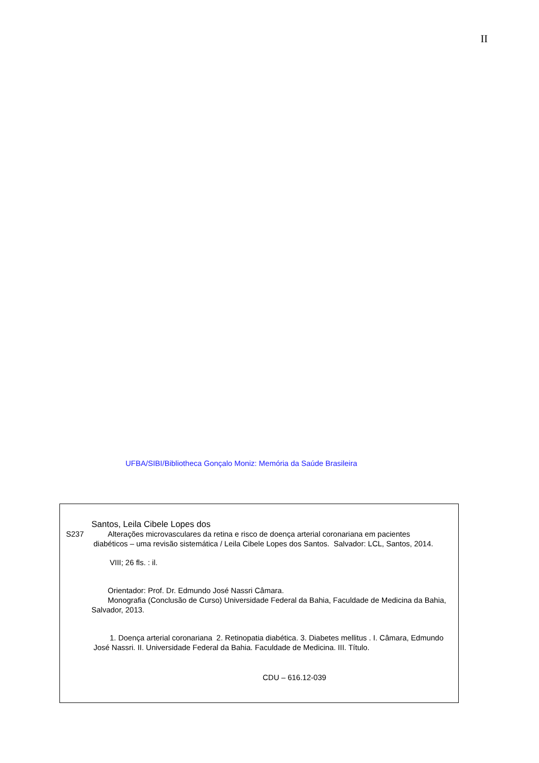II
UFBA/SIBI/Bibliotheca Gonçalo Moniz: Memória da Saúde Brasileira
Santos, Leila Cibele Lopes dos
S237 Alterações microvasculares da retina e risco de doença arterial coronariana em pacientes
diabéticos – uma revisão sistemática / Leila Cibele Lopes dos Santos. Salvador: LCL, Santos, 2014.
VIII; 26 fls. : il.
Orientador: Prof. Dr. Edmundo José Nassri Câmara.
Monografia (Conclusão de Curso) Universidade Federal da Bahia, Faculdade de Medicina da Bahia, Salvador, 2013.
1. Doença arterial coronariana 2. Retinopatia diabética. 3. Diabetes mellitus . I. Câmara, Edmundo José Nassri. II. Universidade Federal da Bahia. Faculdade de Medicina. III. Título.
CDU – 616.12-039